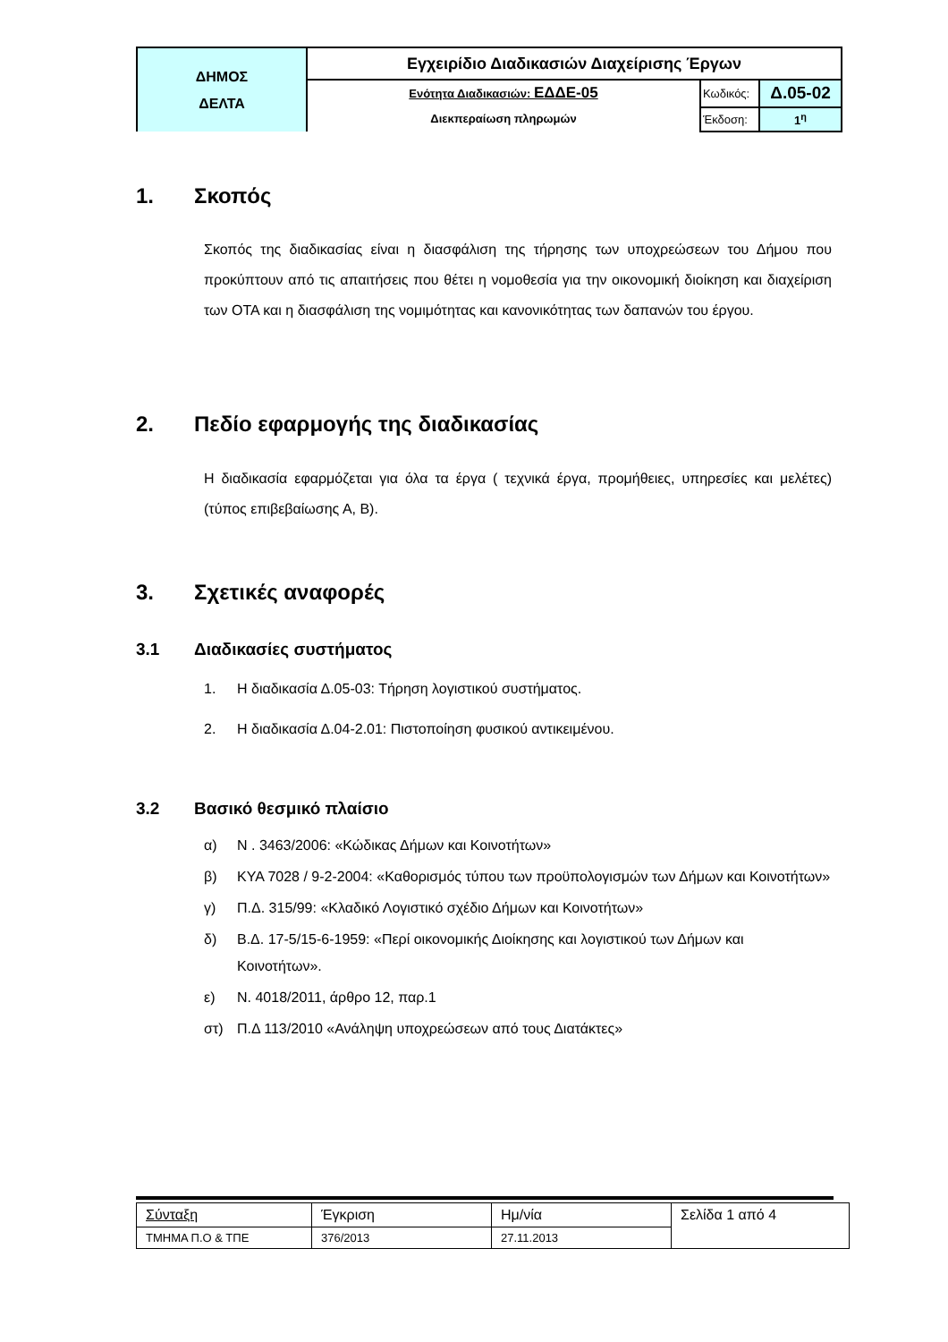| ΔΗΜΟΣ ΔΕΛΤΑ | Εγχειρίδιο Διαδικασιών Διαχείρισης Έργων | | |
| | Ενότητα Διαδικασιών: ΕΔΔΕ-05 Διεκπεραίωση πληρωμών | Κωδικός: | Δ.05-02 |
| | | Έκδοση: | 1<sup>η</sup> |
1. Σκοπός
Σκοπός της διαδικασίας είναι η διασφάλιση της τήρησης των υποχρεώσεων του Δήμου που προκύπτουν από τις απαιτήσεις που θέτει η νομοθεσία για την οικονομική διοίκηση και διαχείριση των ΟΤΑ και η διασφάλιση της νομιμότητας και κανονικότητας των δαπανών του έργου.
2. Πεδίο εφαρμογής της διαδικασίας
Η διαδικασία εφαρμόζεται για όλα τα έργα ( τεχνικά έργα, προμήθειες, υπηρεσίες και μελέτες) (τύπος επιβεβαίωσης Α, Β).
3. Σχετικές αναφορές
3.1 Διαδικασίες συστήματος
1. Η διαδικασία Δ.05-03: Τήρηση λογιστικού συστήματος.
2. Η διαδικασία Δ.04-2.01: Πιστοποίηση φυσικού αντικειμένου.
3.2 Βασικό θεσμικό πλαίσιο
α) Ν . 3463/2006: «Κώδικας Δήμων και Κοινοτήτων»
β) ΚΥΑ 7028 / 9-2-2004: «Καθορισμός τύπου των προϋπολογισμών των Δήμων και Κοινοτήτων»
γ) Π.Δ. 315/99: «Κλαδικό Λογιστικό σχέδιο Δήμων και Κοινοτήτων»
δ) Β.Δ. 17-5/15-6-1959: «Περί οικονομικής Διοίκησης και λογιστικού των Δήμων και Κοινοτήτων».
ε) Ν. 4018/2011, άρθρο 12, παρ.1
στ) Π.Δ 113/2010 «Ανάληψη υποχρεώσεων από τους Διατάκτες»
| Σύνταξη | Έγκριση | Ημ/νία | Σελίδα 1 από 4 |
| ΤΜΗΜΑ Π.Ο & ΤΠΕ | 376/2013 | 27.11.2013 | |